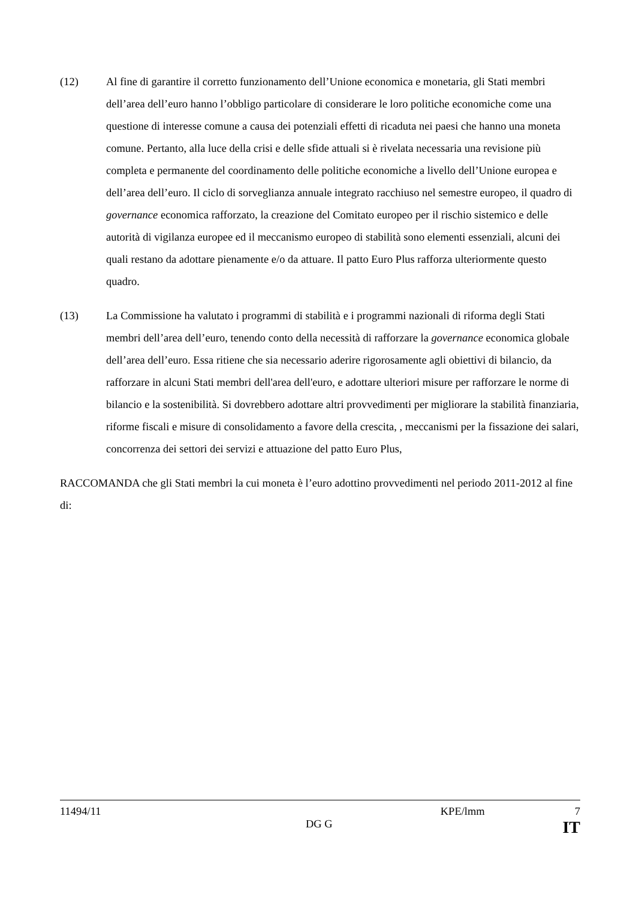(12) Al fine di garantire il corretto funzionamento dell’Unione economica e monetaria, gli Stati membri dell’area dell’euro hanno l’obbligo particolare di considerare le loro politiche economiche come una questione di interesse comune a causa dei potenziali effetti di ricaduta nei paesi che hanno una moneta comune. Pertanto, alla luce della crisi e delle sfide attuali si è rivelata necessaria una revisione più completa e permanente del coordinamento delle politiche economiche a livello dell’Unione europea e dell’area dell’euro. Il ciclo di sorveglianza annuale integrato racchiuso nel semestre europeo, il quadro di governance economica rafforzato, la creazione del Comitato europeo per il rischio sistemico e delle autorità di vigilanza europee ed il meccanismo europeo di stabilità sono elementi essenziali, alcuni dei quali restano da adottare pienamente e/o da attuare. Il patto Euro Plus rafforza ulteriormente questo quadro.
(13) La Commissione ha valutato i programmi di stabilità e i programmi nazionali di riforma degli Stati membri dell’area dell’euro, tenendo conto della necessità di rafforzare la governance economica globale dell’area dell’euro. Essa ritiene che sia necessario aderire rigorosamente agli obiettivi di bilancio, da rafforzare in alcuni Stati membri dell'area dell'euro, e adottare ulteriori misure per rafforzare le norme di bilancio e la sostenibilità. Si dovrebbero adottare altri provvedimenti per migliorare la stabilità finanziaria, riforme fiscali e misure di consolidamento a favore della crescita, , meccanismi per la fissazione dei salari, concorrenza dei settori dei servizi e attuazione del patto Euro Plus,
RACCOMANDA che gli Stati membri la cui moneta è l’euro adottino provvedimenti nel periodo 2011-2012 al fine di:
11494/11 KPE/lmm 7
DG G IT